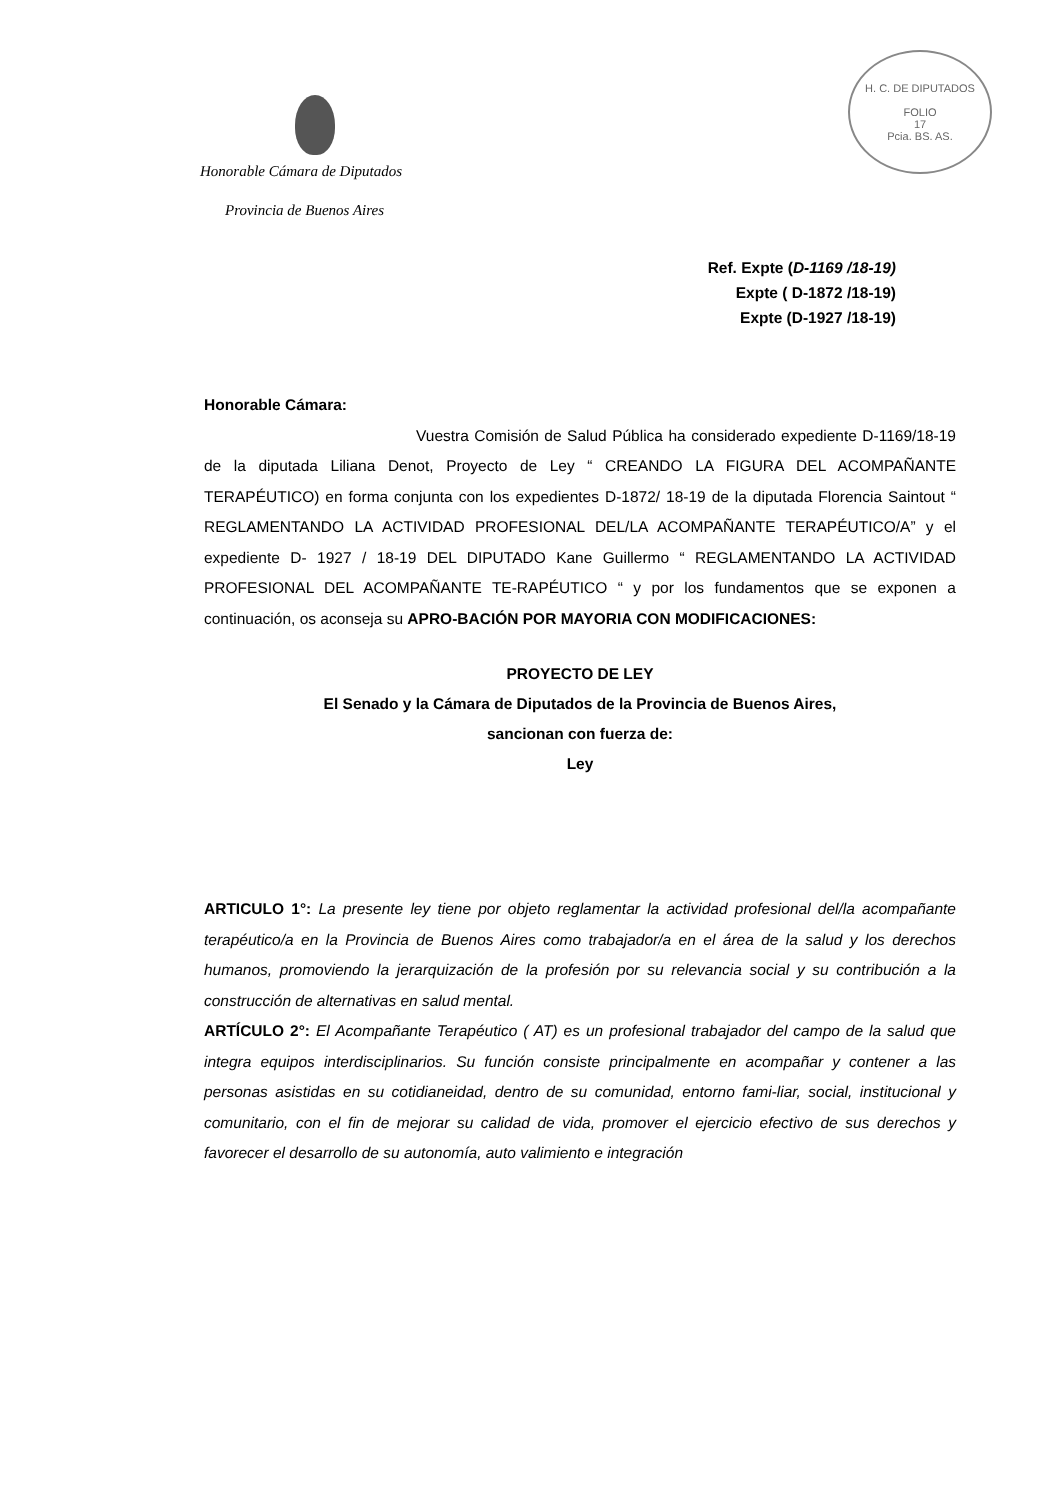Honorable Cámara de Diputados
Provincia de Buenos Aires
H. C. DE DIPUTADOS
FOLIO
17
Pcia. BS. AS.
Ref. Expte (D-1169 /18-19)
Expte ( D-1872 /18-19)
Expte (D-1927 /18-19)
Honorable Cámara:
Vuestra Comisión de Salud Pública ha considerado expediente D-1169/18-19 de la diputada Liliana Denot, Proyecto de Ley “ CREANDO LA FIGURA DEL ACOMPAÑANTE TERAPÉUTICO) en forma conjunta con los expedientes D-1872/ 18-19 de la diputada Florencia Saintout “ REGLAMENTANDO LA ACTIVIDAD PROFESIONAL DEL/LA ACOMPAÑANTE TERAPÉUTICO/A” y el expediente D- 1927 / 18-19 DEL DIPUTADO Kane Guillermo “ REGLAMENTANDO LA ACTIVIDAD PROFESIONAL DEL ACOMPAÑANTE TE-RAPÉUTICO “ y por los fundamentos que se exponen a continuación, os aconseja su APRO-BACIÓN POR MAYORIA CON MODIFICACIONES:
PROYECTO DE LEY
El Senado y la Cámara de Diputados de la Provincia de Buenos Aires,
sancionan con fuerza de:
Ley
ARTICULO 1°: La presente ley tiene por objeto reglamentar la actividad profesional del/la acompañante terapéutico/a en la Provincia de Buenos Aires como trabajador/a en el área de la salud y los derechos humanos, promoviendo la jerarquización de la profesión por su relevancia social y su contribución a la construcción de alternativas en salud mental.
ARTÍCULO 2°: El Acompañante Terapéutico ( AT) es un profesional trabajador del campo de la salud que integra equipos interdisciplinarios. Su función consiste principalmente en acompañar y contener a las personas asistidas en su cotidianeidad, dentro de su comunidad, entorno fami-liar, social, institucional y comunitario, con el fin de mejorar su calidad de vida, promover el ejercicio efectivo de sus derechos y favorecer el desarrollo de su autonomía, auto valimiento e integración